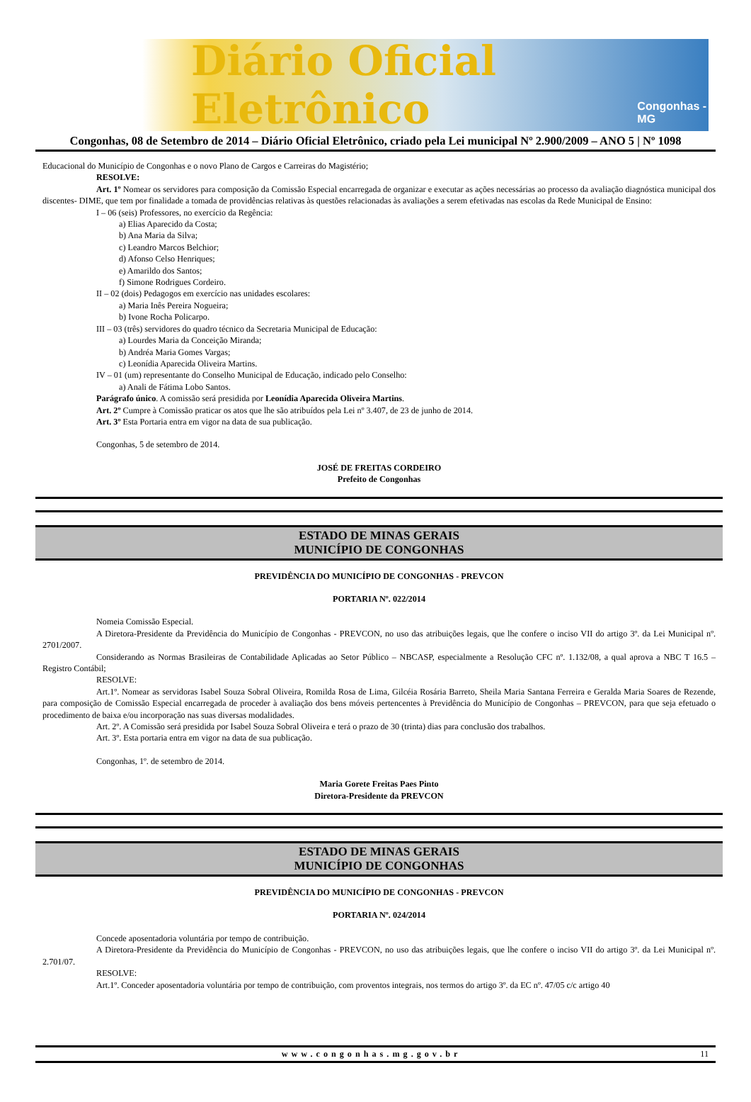Diário Oficial Eletrônico Congonhas - MG
Congonhas, 08 de Setembro de 2014 – Diário Oficial Eletrônico, criado pela Lei municipal Nº 2.900/2009 – ANO 5 | Nº 1098
Educacional do Município de Congonhas e o novo Plano de Cargos e Carreiras do Magistério;
RESOLVE:
Art. 1º Nomear os servidores para composição da Comissão Especial encarregada de organizar e executar as ações necessárias ao processo da avaliação diagnóstica municipal dos discentes- DIME, que tem por finalidade a tomada de providências relativas às questões relacionadas às avaliações a serem efetivadas nas escolas da Rede Municipal de Ensino:
I – 06 (seis) Professores, no exercício da Regência:
a) Elias Aparecido da Costa;
b) Ana Maria da Silva;
c) Leandro Marcos Belchior;
d) Afonso Celso Henriques;
e) Amarildo dos Santos;
f) Simone Rodrigues Cordeiro.
II – 02 (dois) Pedagogos em exercício nas unidades escolares:
a) Maria Inês Pereira Nogueira;
b) Ivone Rocha Policarpo.
III – 03 (três) servidores do quadro técnico da Secretaria Municipal de Educação:
a) Lourdes Maria da Conceição Miranda;
b) Andréa Maria Gomes Vargas;
c) Leonídia Aparecida Oliveira Martins.
IV – 01 (um) representante do Conselho Municipal de Educação, indicado pelo Conselho:
a) Anali de Fátima Lobo Santos.
Parágrafo único. A comissão será presidida por Leonídia Aparecida Oliveira Martins.
Art. 2º Cumpre à Comissão praticar os atos que lhe são atribuídos pela Lei nº 3.407, de 23 de junho de 2014.
Art. 3º Esta Portaria entra em vigor na data de sua publicação.
Congonhas, 5 de setembro de 2014.
JOSÉ DE FREITAS CORDEIRO
Prefeito de Congonhas
ESTADO DE MINAS GERAIS
MUNICÍPIO DE CONGONHAS
PREVIDÊNCIA DO MUNICÍPIO DE CONGONHAS - PREVCON
PORTARIA Nº. 022/2014
Nomeia Comissão Especial.
A Diretora-Presidente da Previdência do Município de Congonhas - PREVCON, no uso das atribuições legais, que lhe confere o inciso VII do artigo 3º. da Lei Municipal nº. 2701/2007.
Considerando as Normas Brasileiras de Contabilidade Aplicadas ao Setor Público – NBCASP, especialmente a Resolução CFC nº. 1.132/08, a qual aprova a NBC T 16.5 – Registro Contábil;
RESOLVE:
Art.1º. Nomear as servidoras Isabel Souza Sobral Oliveira, Romilda Rosa de Lima, Gilcéia Rosária Barreto, Sheila Maria Santana Ferreira e Geralda Maria Soares de Rezende, para composição de Comissão Especial encarregada de proceder à avaliação dos bens móveis pertencentes à Previdência do Município de Congonhas – PREVCON, para que seja efetuado o procedimento de baixa e/ou incorporação nas suas diversas modalidades.
Art. 2º. A Comissão será presidida por Isabel Souza Sobral Oliveira e terá o prazo de 30 (trinta) dias para conclusão dos trabalhos.
Art. 3º. Esta portaria entra em vigor na data de sua publicação.
Congonhas, 1º. de setembro de 2014.
Maria Gorete Freitas Paes Pinto
Diretora-Presidente da PREVCON
ESTADO DE MINAS GERAIS
MUNICÍPIO DE CONGONHAS
PREVIDÊNCIA DO MUNICÍPIO DE CONGONHAS - PREVCON
PORTARIA Nº. 024/2014
Concede aposentadoria voluntária por tempo de contribuição.
A Diretora-Presidente da Previdência do Município de Congonhas - PREVCON, no uso das atribuições legais, que lhe confere o inciso VII do artigo 3º. da Lei Municipal nº. 2.701/07.
RESOLVE:
Art.1º. Conceder aposentadoria voluntária por tempo de contribuição, com proventos integrais, nos termos do artigo 3º. da EC nº. 47/05 c/c artigo 40
www.congonhas.mg.gov.br 11